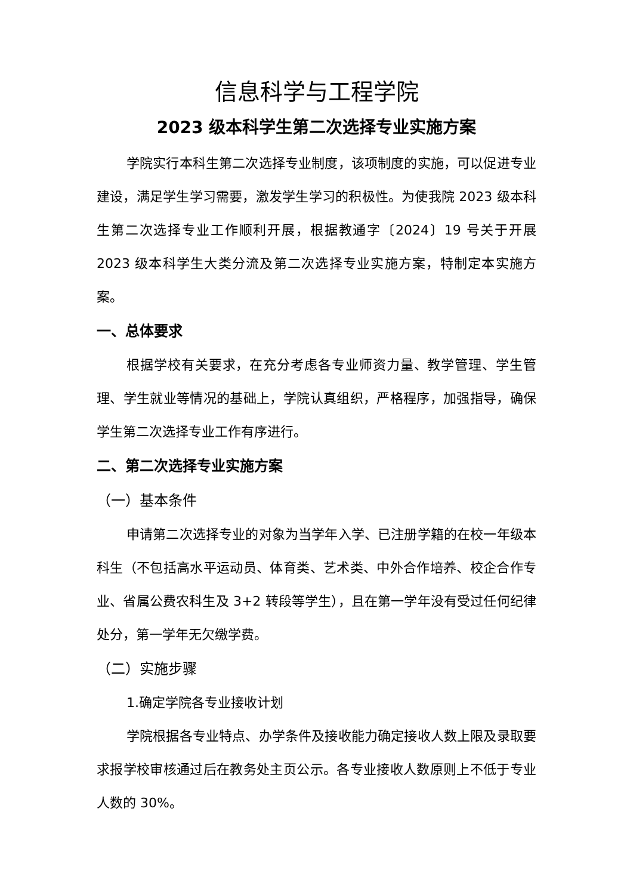信息科学与工程学院
2023 级本科学生第二次选择专业实施方案
学院实行本科生第二次选择专业制度，该项制度的实施，可以促进专业建设，满足学生学习需要，激发学生学习的积极性。为使我院 2023 级本科生第二次选择专业工作顺利开展，根据教通字〔2024〕19 号关于开展 2023 级本科学生大类分流及第二次选择专业实施方案，特制定本实施方案。
一、总体要求
根据学校有关要求，在充分考虑各专业师资力量、教学管理、学生管理、学生就业等情况的基础上，学院认真组织，严格程序，加强指导，确保学生第二次选择专业工作有序进行。
二、第二次选择专业实施方案
（一）基本条件
申请第二次选择专业的对象为当学年入学、已注册学籍的在校一年级本科生（不包括高水平运动员、体育类、艺术类、中外合作培养、校企合作专业、省属公费农科生及 3+2 转段等学生），且在第一学年没有受过任何纪律处分，第一学年无欠缴学费。
（二）实施步骤
1.确定学院各专业接收计划
学院根据各专业特点、办学条件及接收能力确定接收人数上限及录取要求报学校审核通过后在教务处主页公示。各专业接收人数原则上不低于专业人数的 30%。